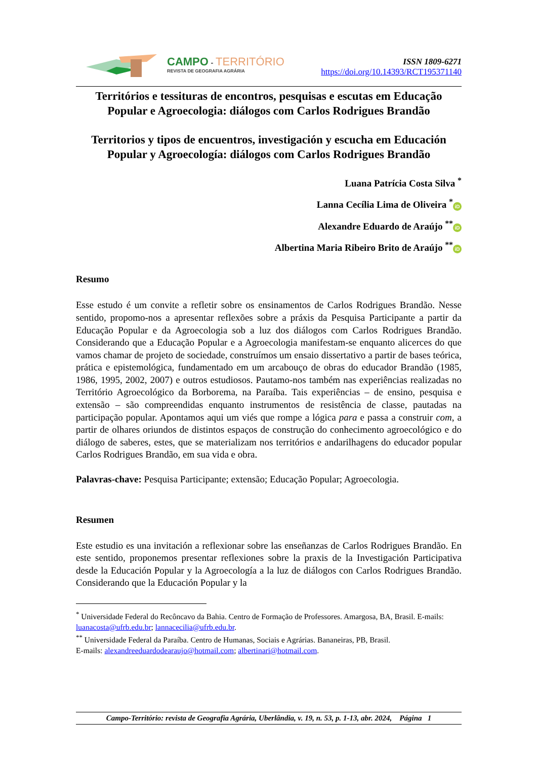CAMPO - TERRITÓRIO
REVISTA DE GEOGRAFIA AGRÁRIA
ISSN 1809-6271
https://doi.org/10.14393/RCT195371140
Territórios e tessituras de encontros, pesquisas e escutas em Educação Popular e Agroecologia: diálogos com Carlos Rodrigues Brandão
Territorios y tipos de encuentros, investigación y escucha em Educación Popular y Agroecología: diálogos com Carlos Rodrigues Brandão
Luana Patrícia Costa Silva <sup>*</sup>
Lanna Cecília Lima de Oliveira <sup>*</sup> iD
Alexandre Eduardo de Araújo <sup>**</sup> iD
Albertina Maria Ribeiro Brito de Araújo <sup>**</sup> iD
Resumo
Esse estudo é um convite a refletir sobre os ensinamentos de Carlos Rodrigues Brandão. Nesse sentido, propomo-nos a apresentar reflexões sobre a práxis da Pesquisa Participante a partir da Educação Popular e da Agroecologia sob a luz dos diálogos com Carlos Rodrigues Brandão. Considerando que a Educação Popular e a Agroecologia manifestam-se enquanto alicerces do que vamos chamar de projeto de sociedade, construímos um ensaio dissertativo a partir de bases teórica, prática e epistemológica, fundamentado em um arcabouço de obras do educador Brandão (1985, 1986, 1995, 2002, 2007) e outros estudiosos. Pautamo-nos também nas experiências realizadas no Território Agroecológico da Borborema, na Paraíba. Tais experiências – de ensino, pesquisa e extensão – são compreendidas enquanto instrumentos de resistência de classe, pautadas na participação popular. Apontamos aqui um viés que rompe a lógica para e passa a construir com, a partir de olhares oriundos de distintos espaços de construção do conhecimento agroecológico e do diálogo de saberes, estes, que se materializam nos territórios e andarilhagens do educador popular Carlos Rodrigues Brandão, em sua vida e obra.
Palavras-chave: Pesquisa Participante; extensão; Educação Popular; Agroecologia.
Resumen
Este estudio es una invitación a reflexionar sobre las enseñanzas de Carlos Rodrigues Brandão. En este sentido, proponemos presentar reflexiones sobre la praxis de la Investigación Participativa desde la Educación Popular y la Agroecología a la luz de diálogos con Carlos Rodrigues Brandão. Considerando que la Educación Popular y la
<sup>*</sup> Universidade Federal do Recôncavo da Bahia. Centro de Formação de Professores. Amargosa, BA, Brasil. E-mails: luanacosta@ufrb.edu.br; lannacecilia@ufrb.edu.br.
<sup>**</sup> Universidade Federal da Paraíba. Centro de Humanas, Sociais e Agrárias. Bananeiras, PB, Brasil.
E-mails: alexandreeduardodearaujo@hotmail.com; albertinari@hotmail.com.
Campo-Território: revista de Geografia Agrária, Uberlândia, v. 19, n. 53, p. 1-13, abr. 2024, Página 1